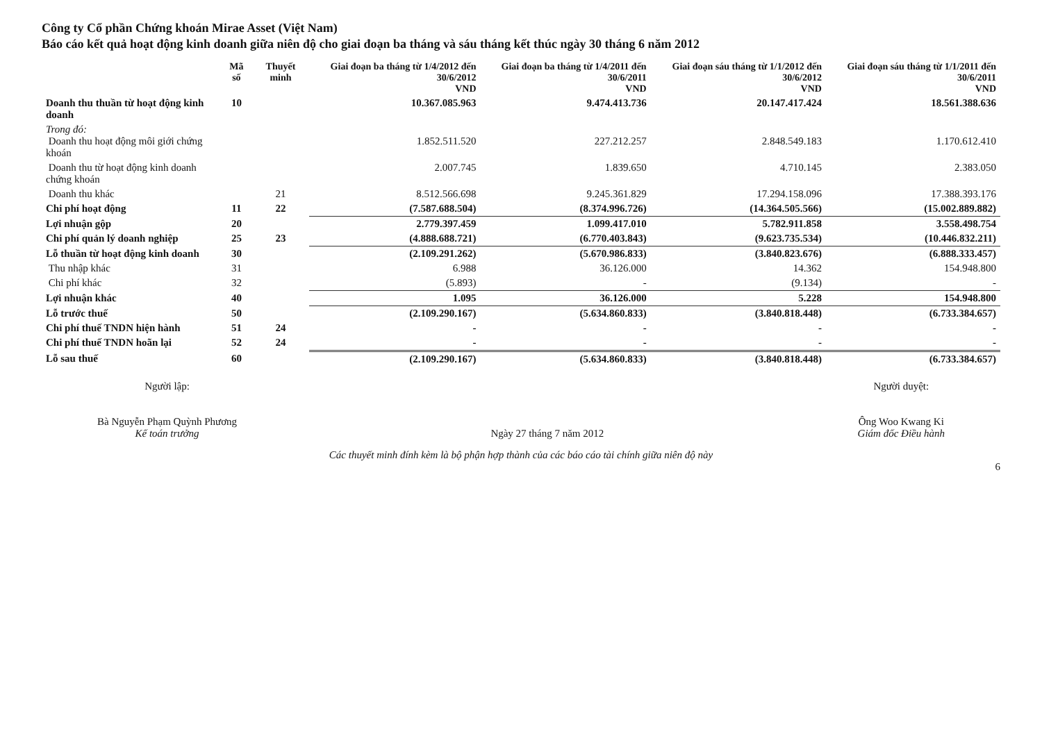Công ty Cổ phần Chứng khoán Mirae Asset (Việt Nam)
Báo cáo kết quả hoạt động kinh doanh giữa niên độ cho giai đoạn ba tháng và sáu tháng kết thúc ngày 30 tháng 6 năm 2012
| | Mã số | Thuyết minh | Giai đoạn ba tháng từ 1/4/2012 đến 30/6/2012 VND | Giai đoạn ba tháng từ 1/4/2011 đến 30/6/2011 VND | Giai đoạn sáu tháng từ 1/1/2012 đến 30/6/2012 VND | Giai đoạn sáu tháng từ 1/1/2011 đến 30/6/2011 VND |
| --- | --- | --- | --- | --- | --- | --- |
| Doanh thu thuần từ hoạt động kinh doanh | 10 | | 10.367.085.963 | 9.474.413.736 | 20.147.417.424 | 18.561.388.636 |
| Trong đó: Doanh thu hoạt động môi giới chứng khoán | | | 1.852.511.520 | 227.212.257 | 2.848.549.183 | 1.170.612.410 |
| Doanh thu từ hoạt động kinh doanh chứng khoán | | | 2.007.745 | 1.839.650 | 4.710.145 | 2.383.050 |
| Doanh thu khác | | 21 | 8.512.566.698 | 9.245.361.829 | 17.294.158.096 | 17.388.393.176 |
| Chi phí hoạt động | 11 | 22 | (7.587.688.504) | (8.374.996.726) | (14.364.505.566) | (15.002.889.882) |
| Lợi nhuận gộp | 20 | | 2.779.397.459 | 1.099.417.010 | 5.782.911.858 | 3.558.498.754 |
| Chi phí quản lý doanh nghiệp | 25 | 23 | (4.888.688.721) | (6.770.403.843) | (9.623.735.534) | (10.446.832.211) |
| Lỗ thuần từ hoạt động kinh doanh | 30 | | (2.109.291.262) | (5.670.986.833) | (3.840.823.676) | (6.888.333.457) |
| Thu nhập khác | 31 | | 6.988 | 36.126.000 | 14.362 | 154.948.800 |
| Chi phí khác | 32 | | (5.893) | - | (9.134) | - |
| Lợi nhuận khác | 40 | | 1.095 | 36.126.000 | 5.228 | 154.948.800 |
| Lỗ trước thuế | 50 | | (2.109.290.167) | (5.634.860.833) | (3.840.818.448) | (6.733.384.657) |
| Chi phí thuế TNDN hiện hành | 51 | 24 | - | - | - | - |
| Chi phí thuế TNDN hoãn lại | 52 | 24 | - | - | - | - |
| Lỗ sau thuế | 60 | | (2.109.290.167) | (5.634.860.833) | (3.840.818.448) | (6.733.384.657) |
Người lập:
Bà Nguyễn Phạm Quỳnh Phương
Kế toán trưởng
Ngày 27 tháng 7 năm 2012 Người duyệt:
Ông Woo Kwang Ki
Giám đốc Điều hành
Các thuyết minh đính kèm là bộ phận hợp thành của các báo cáo tài chính giữa niên độ này
6